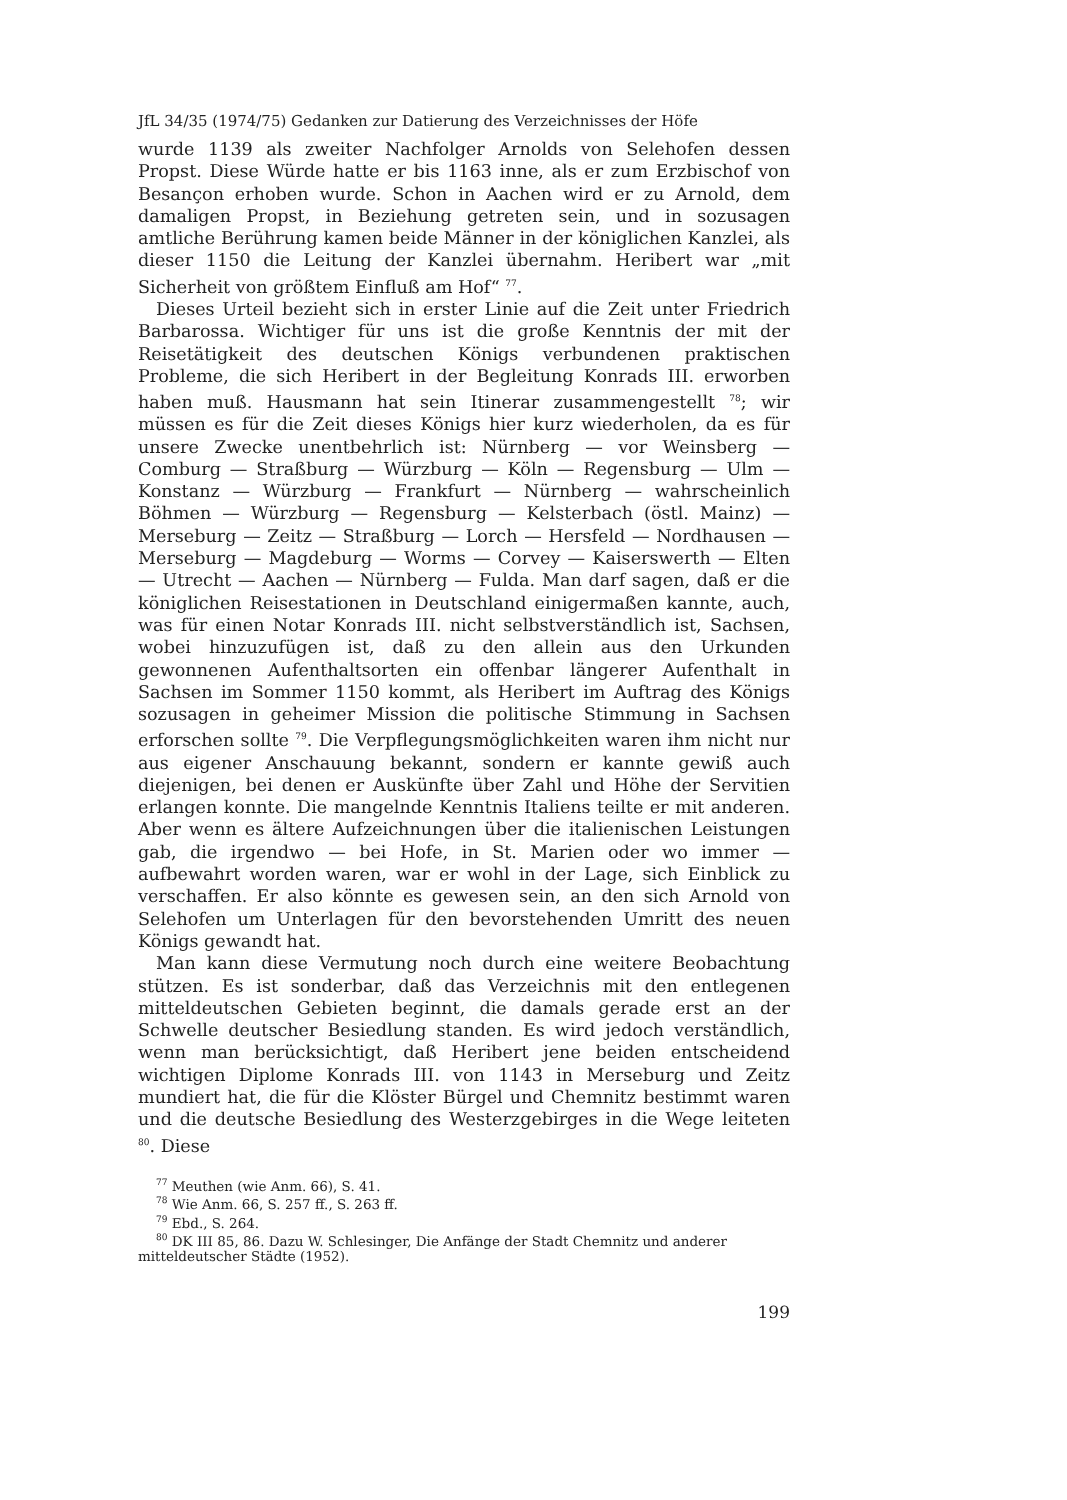JfL 34/35 (1974/75) Gedanken zur Datierung des Verzeichnisses der Höfe
wurde 1139 als zweiter Nachfolger Arnolds von Selehofen dessen Propst. Diese Würde hatte er bis 1163 inne, als er zum Erzbischof von Besançon erhoben wurde. Schon in Aachen wird er zu Arnold, dem damaligen Propst, in Beziehung getreten sein, und in sozusagen amtliche Berührung kamen beide Männer in der königlichen Kanzlei, als dieser 1150 die Leitung der Kanzlei übernahm. Heribert war „mit Sicherheit von größtem Einfluß am Hof“ <sup>77</sup>.
Dieses Urteil bezieht sich in erster Linie auf die Zeit unter Friedrich Barbarossa. Wichtiger für uns ist die große Kenntnis der mit der Reisetätigkeit des deutschen Königs verbundenen praktischen Probleme, die sich Heribert in der Begleitung Konrads III. erworben haben muß. Hausmann hat sein Itinerar zusammengestellt <sup>78</sup>; wir müssen es für die Zeit dieses Königs hier kurz wiederholen, da es für unsere Zwecke unentbehrlich ist: Nürnberg — vor Weinsberg — Comburg — Straßburg — Würzburg — Köln — Regensburg — Ulm — Konstanz — Würzburg — Frankfurt — Nürnberg — wahrscheinlich Böhmen — Würzburg — Regensburg — Kelsterbach (östl. Mainz) — Merseburg — Zeitz — Straßburg — Lorch — Hersfeld — Nordhausen — Merseburg — Magdeburg — Worms — Corvey — Kaiserswerth — Elten — Utrecht — Aachen — Nürnberg — Fulda. Man darf sagen, daß er die königlichen Reisestationen in Deutschland einigermaßen kannte, auch, was für einen Notar Konrads III. nicht selbstverständlich ist, Sachsen, wobei hinzuzufügen ist, daß zu den allein aus den Urkunden gewonnenen Aufenthaltsorten ein offenbar längerer Aufenthalt in Sachsen im Sommer 1150 kommt, als Heribert im Auftrag des Königs sozusagen in geheimer Mission die politische Stimmung in Sachsen erforschen sollte <sup>79</sup>. Die Verpflegungsmöglichkeiten waren ihm nicht nur aus eigener Anschauung bekannt, sondern er kannte gewiß auch diejenigen, bei denen er Auskünfte über Zahl und Höhe der Servitien erlangen konnte. Die mangelnde Kenntnis Italiens teilte er mit anderen. Aber wenn es ältere Aufzeichnungen über die italienischen Leistungen gab, die irgendwo — bei Hofe, in St. Marien oder wo immer — aufbewahrt worden waren, war er wohl in der Lage, sich Einblick zu verschaffen. Er also könnte es gewesen sein, an den sich Arnold von Selehofen um Unterlagen für den bevorstehenden Umritt des neuen Königs gewandt hat.
Man kann diese Vermutung noch durch eine weitere Beobachtung stützen. Es ist sonderbar, daß das Verzeichnis mit den entlegenen mitteldeutschen Gebieten beginnt, die damals gerade erst an der Schwelle deutscher Besiedlung standen. Es wird jedoch verständlich, wenn man berücksichtigt, daß Heribert jene beiden entscheidend wichtigen Diplome Konrads III. von 1143 in Merseburg und Zeitz mundiert hat, die für die Klöster Bürgel und Chemnitz bestimmt waren und die deutsche Besiedlung des Westerzgebirges in die Wege leiteten <sup>80</sup>. Diese
<sup>77</sup> Meuthen (wie Anm. 66), S. 41.
<sup>78</sup> Wie Anm. 66, S. 257 ff., S. 263 ff.
<sup>79</sup> Ebd., S. 264.
<sup>80</sup> DK III 85, 86. Dazu W. Schlesinger, Die Anfänge der Stadt Chemnitz und anderer mitteldeutscher Städte (1952).
199